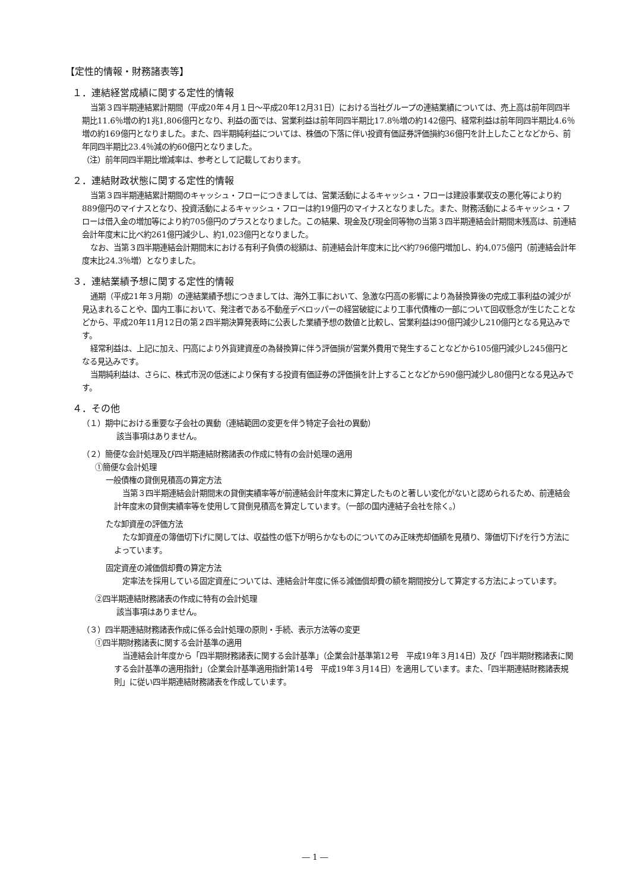【定性的情報・財務諸表等】
１．連結経営成績に関する定性的情報
当第３四半期連結累計期間（平成20年４月１日～平成20年12月31日）における当社グループの連結業績については、売上高は前年同四半期比11.6％増の約1兆1,806億円となり、利益の面では、営業利益は前年同四半期比17.8％増の約142億円、経常利益は前年同四半期比4.6％増の約169億円となりました。また、四半期純利益については、株価の下落に伴い投資有価証券評価損約36億円を計上したことなどから、前年同四半期比23.4％減の約60億円となりました。
（注）前年同四半期比増減率は、参考として記載しております。
２．連結財政状態に関する定性的情報
当第３四半期連結累計期間のキャッシュ・フローにつきましては、営業活動によるキャッシュ・フローは建設事業収支の悪化等により約889億円のマイナスとなり、投資活動によるキャッシュ・フローは約19億円のマイナスとなりました。また、財務活動によるキャッシュ・フローは借入金の増加等により約705億円のプラスとなりました。この結果、現金及び現金同等物の当第３四半期連結会計期間末残高は、前連結会計年度末に比べ約261億円減少し、約1,023億円となりました。
なお、当第３四半期連結会計期間末における有利子負債の総額は、前連結会計年度末に比べ約796億円増加し、約4,075億円（前連結会計年度末比24.3％増）となりました。
３．連結業績予想に関する定性的情報
通期（平成21年３月期）の連結業績予想につきましては、海外工事において、急激な円高の影響により為替換算後の完成工事利益の減少が見込まれることや、国内工事において、発注者である不動産デベロッパーの経営破綻により工事代債権の一部について回収懸念が生じたことなどから、平成20年11月12日の第２四半期決算発表時に公表した業績予想の数値と比較し、営業利益は90億円減少し210億円となる見込みです。
経常利益は、上記に加え、円高により外貨建資産の為替換算に伴う評価損が営業外費用で発生することなどから105億円減少し245億円となる見込みです。
当期純利益は、さらに、株式市況の低迷により保有する投資有価証券の評価損を計上することなどから90億円減少し80億円となる見込みです。
４．その他
（１）期中における重要な子会社の異動（連結範囲の変更を伴う特定子会社の異動）
該当事項はありません。
（２）簡便な会計処理及び四半期連結財務諸表の作成に特有の会計処理の適用
①簡便な会計処理
一般債権の貸倒見積高の算定方法
当第３四半期連結会計期間末の貸倒実績率等が前連結会計年度末に算定したものと著しい変化がないと認められるため、前連結会計年度末の貸倒実績率等を使用して貸倒見積高を算定しています。（一部の国内連結子会社を除く。）
たな卸資産の評価方法
たな卸資産の簿価切下げに関しては、収益性の低下が明らかなものについてのみ正味売却価額を見積り、簿価切下げを行う方法によっています。
固定資産の減価償却費の算定方法
定率法を採用している固定資産については、連結会計年度に係る減価償却費の額を期間按分して算定する方法によっています。
②四半期連結財務諸表の作成に特有の会計処理
該当事項はありません。
（３）四半期連結財務諸表作成に係る会計処理の原則・手続、表示方法等の変更
①四半期財務諸表に関する会計基準の適用
当連結会計年度から「四半期財務諸表に関する会計基準」（企業会計基準第12号　平成19年３月14日）及び「四半期財務諸表に関する会計基準の適用指針」（企業会計基準適用指針第14号　平成19年３月14日）を適用しています。また、「四半期連結財務諸表規則」に従い四半期連結財務諸表を作成しています。
― 1 ―